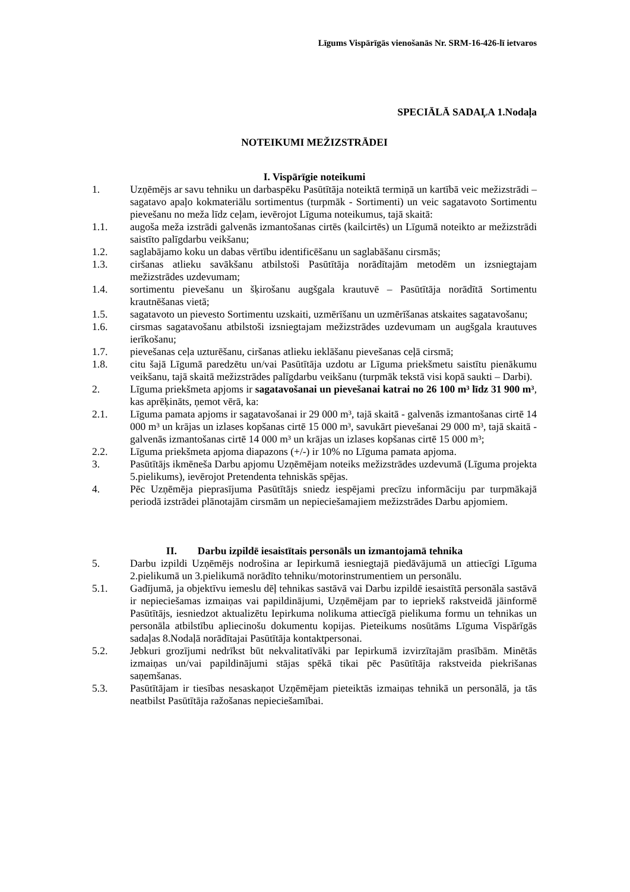Līgums Vispārīgās vienošanās Nr. SRM-16-426-lī ietvaros
SPECIĀLĀ SADAĻA 1.Nodaļa
NOTEIKUMI MEŽIZSTRĀDEI
I. Vispārīgie noteikumi
1. Uzņēmējs ar savu tehniku un darbaspēku Pasūtītāja noteiktā termiņā un kartībā veic mežizstrādi – sagatavo apaļo kokmateriālu sortimentus (turpmāk - Sortimenti) un veic sagatavoto Sortimentu pievešanu no meža līdz ceļam, ievērojot Līguma noteikumus, tajā skaitā:
1.1. augoša meža izstrādi galvenās izmantošanas cirtēs (kailcirtēs) un Līgumā noteikto ar mežizstrādi saistīto palīgdarbu veikšanu;
1.2. saglabājamo koku un dabas vērtību identificēšanu un saglabāšanu cirsmās;
1.3. ciršanas atlieku savākšanu atbilstoši Pasūtītāja norādītajām metodēm un izsniegtajam mežizstrādes uzdevumam;
1.4. sortimentu pievešanu un šķirošanu augšgala krautuvē – Pasūtītāja norādītā Sortimentu krautnēšanas vietā;
1.5. sagatavoto un pievesto Sortimentu uzskaiti, uzmērīšanu un uzmērīšanas atskaites sagatavošanu;
1.6. cirsmas sagatavošanu atbilstoši izsniegtajam mežizstrādes uzdevumam un augšgala krautuves ierīkošanu;
1.7. pievešanas ceļa uzturēšanu, ciršanas atlieku ieklāšanu pievešanas ceļā cirsmā;
1.8. citu šajā Līgumā paredzētu un/vai Pasūtītāja uzdotu ar Līguma priekšmetu saistītu pienākumu veikšanu, tajā skaitā mežizstrādes palīgdarbu veikšanu (turpmāk tekstā visi kopā saukti – Darbi).
2. Līguma priekšmeta apjoms ir sagatavošanai un pievešanai katrai no 26 100 m³ līdz 31 900 m³, kas aprēķināts, ņemot vērā, ka:
2.1. Līguma pamata apjoms ir sagatavošanai ir 29 000 m³, tajā skaitā - galvenās izmantošanas cirtē 14 000 m³ un krājas un izlases kopšanas cirtē 15 000 m³, savukārt pievešanai 29 000 m³, tajā skaitā - galvenās izmantošanas cirtē 14 000 m³ un krājas un izlases kopšanas cirtē 15 000 m³;
2.2. Līguma priekšmeta apjoma diapazons (+/-) ir 10% no Līguma pamata apjoma.
3. Pasūtītājs ikmēneša Darbu apjomu Uzņēmējam noteiks mežizstrādes uzdevumā (Līguma projekta 5.pielikums), ievērojot Pretendenta tehniskās spējas.
4. Pēc Uzņēmēja pieprasījuma Pasūtītājs sniedz iespējami precīzu informāciju par turpmākajā periodā izstrādei plānotajām cirsmām un nepieciešamajiem mežizstrādes Darbu apjomiem.
II. Darbu izpildē iesaistītais personāls un izmantojamā tehnika
5. Darbu izpildi Uzņēmējs nodrošina ar Iepirkumā iesniegtajā piedāvājumā un attiecīgi Līguma 2.pielikumā un 3.pielikumā norādīto tehniku/motorinstrumentiem un personālu.
5.1. Gadījumā, ja objektīvu iemeslu dēļ tehnikas sastāvā vai Darbu izpildē iesaistītā personāla sastāvā ir nepieciešamas izmaiņas vai papildinājumi, Uzņēmējam par to iepriekš rakstveidā jāinformē Pasūtītājs, iesniedzot aktualizētu Iepirkuma nolikuma attiecīgā pielikuma formu un tehnikas un personāla atbilstību apliecinošu dokumentu kopijas. Pieteikums nosūtāms Līguma Vispārīgās sadaļas 8.Nodaļā norādītajai Pasūtītāja kontaktpersonai.
5.2. Jebkuri grozījumi nedrīkst būt nekvalitatīvāki par Iepirkumā izvirzītajām prasībām. Minētās izmaiņas un/vai papildinājumi stājas spēkā tikai pēc Pasūtītāja rakstveida piekrišanas saņemšanas.
5.3. Pasūtītājam ir tiesības nesaskaņot Uzņēmējam pieteiktās izmaiņas tehnikā un personālā, ja tās neatbilst Pasūtītāja ražošanas nepieciešamībai.